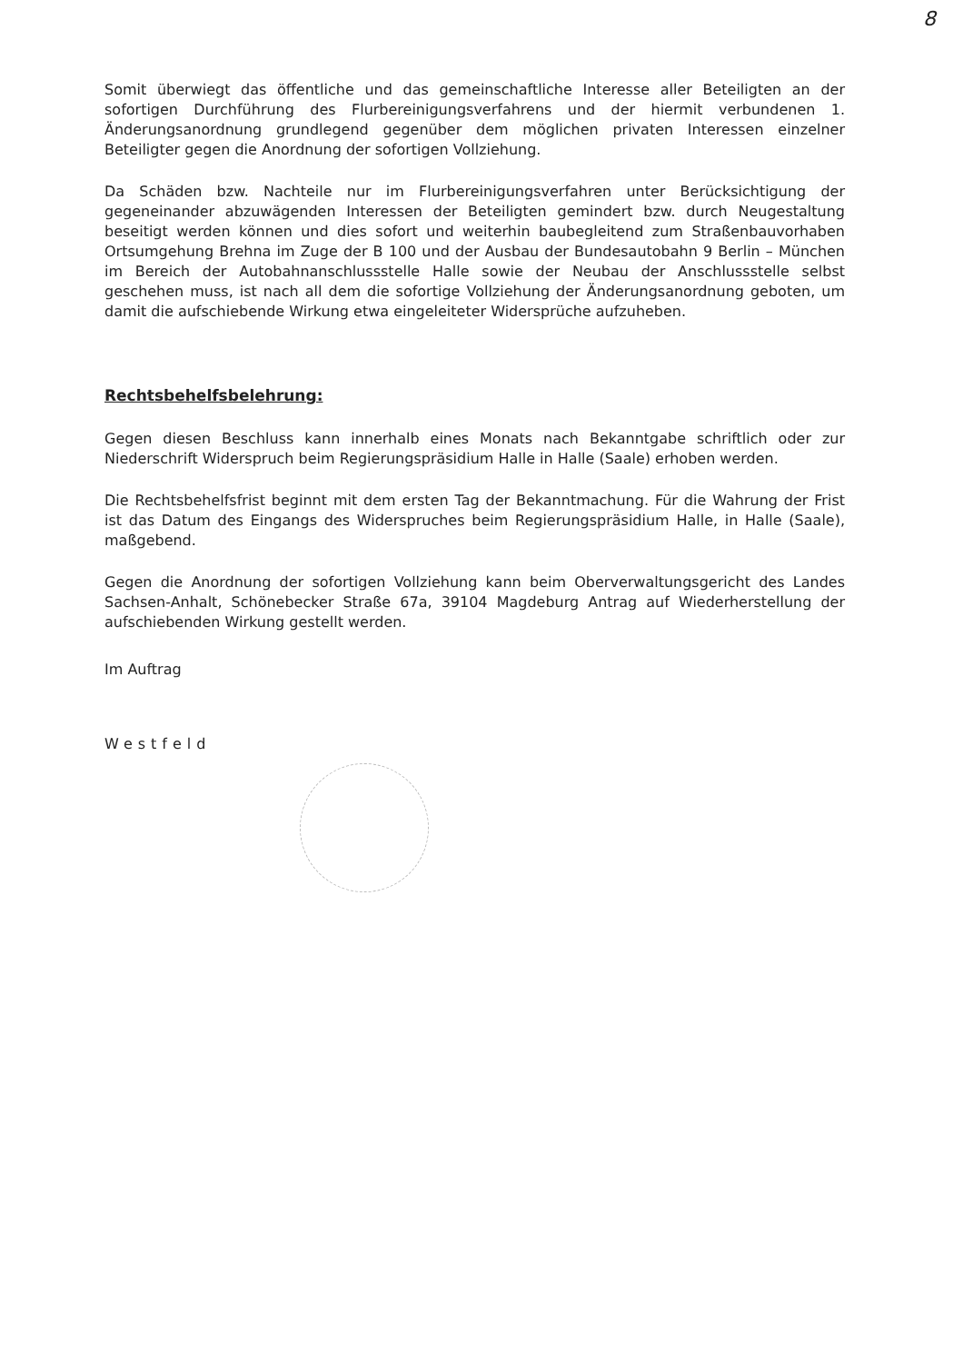8
Somit überwiegt das öffentliche und das gemeinschaftliche Interesse aller Beteiligten an der sofortigen Durchführung des Flurbereinigungsverfahrens und der hiermit verbundenen 1. Änderungsanordnung grundlegend gegenüber dem möglichen privaten Interessen einzelner Beteiligter gegen die Anordnung der sofortigen Vollziehung.
Da Schäden bzw. Nachteile nur im Flurbereinigungsverfahren unter Berücksichtigung der gegeneinander abzuwägenden Interessen der Beteiligten gemindert bzw. durch Neugestaltung beseitigt werden können und dies sofort und weiterhin baubegleitend zum Straßenbauvorhaben Ortsumgehung Brehna im Zuge der B 100 und der Ausbau der Bundesautobahn 9 Berlin – München im Bereich der Autobahnanschlussstelle Halle sowie der Neubau der Anschlussstelle selbst geschehen muss, ist nach all dem die sofortige Vollziehung der Änderungsanordnung geboten, um damit die aufschiebende Wirkung etwa eingeleiteter Widersprüche aufzuheben.
Rechtsbehelfsbelehrung:
Gegen diesen Beschluss kann innerhalb eines Monats nach Bekanntgabe schriftlich oder zur Niederschrift Widerspruch beim Regierungspräsidium Halle in Halle (Saale) erhoben werden.
Die Rechtsbehelfsfrist beginnt mit dem ersten Tag der Bekanntmachung. Für die Wahrung der Frist ist das Datum des Eingangs des Widerspruches beim Regierungspräsidium Halle, in Halle (Saale), maßgebend.
Gegen die Anordnung der sofortigen Vollziehung kann beim Oberverwaltungsgericht des Landes Sachsen-Anhalt, Schönebecker Straße 67a, 39104 Magdeburg Antrag auf Wiederherstellung der aufschiebenden Wirkung gestellt werden.
Im Auftrag
Westfeld